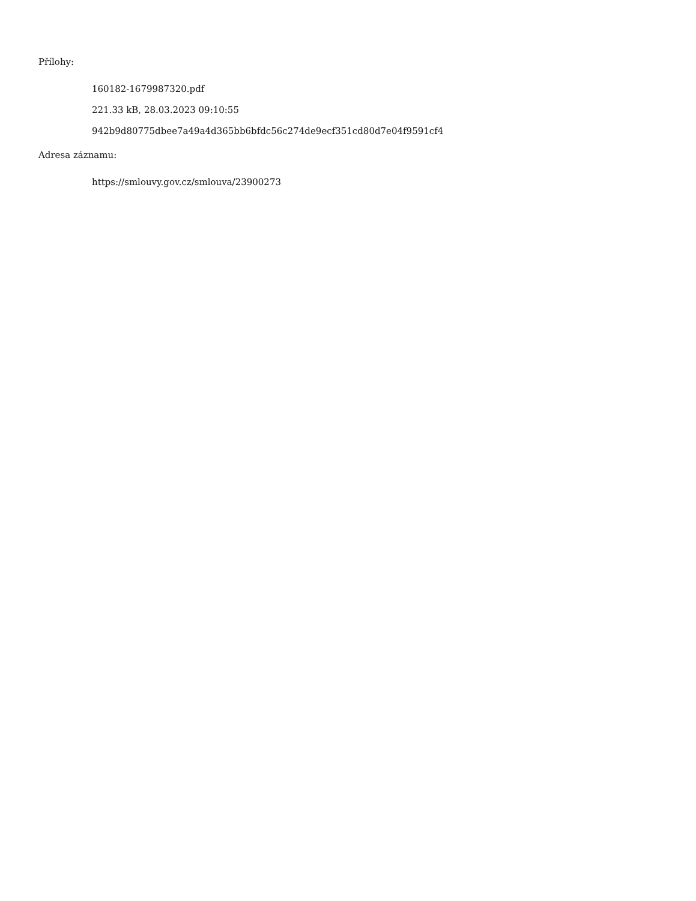Přílohy:
160182-1679987320.pdf
221.33 kB, 28.03.2023 09:10:55
942b9d80775dbee7a49a4d365bb6bfdc56c274de9ecf351cd80d7e04f9591cf4
Adresa záznamu:
https://smlouvy.gov.cz/smlouva/23900273